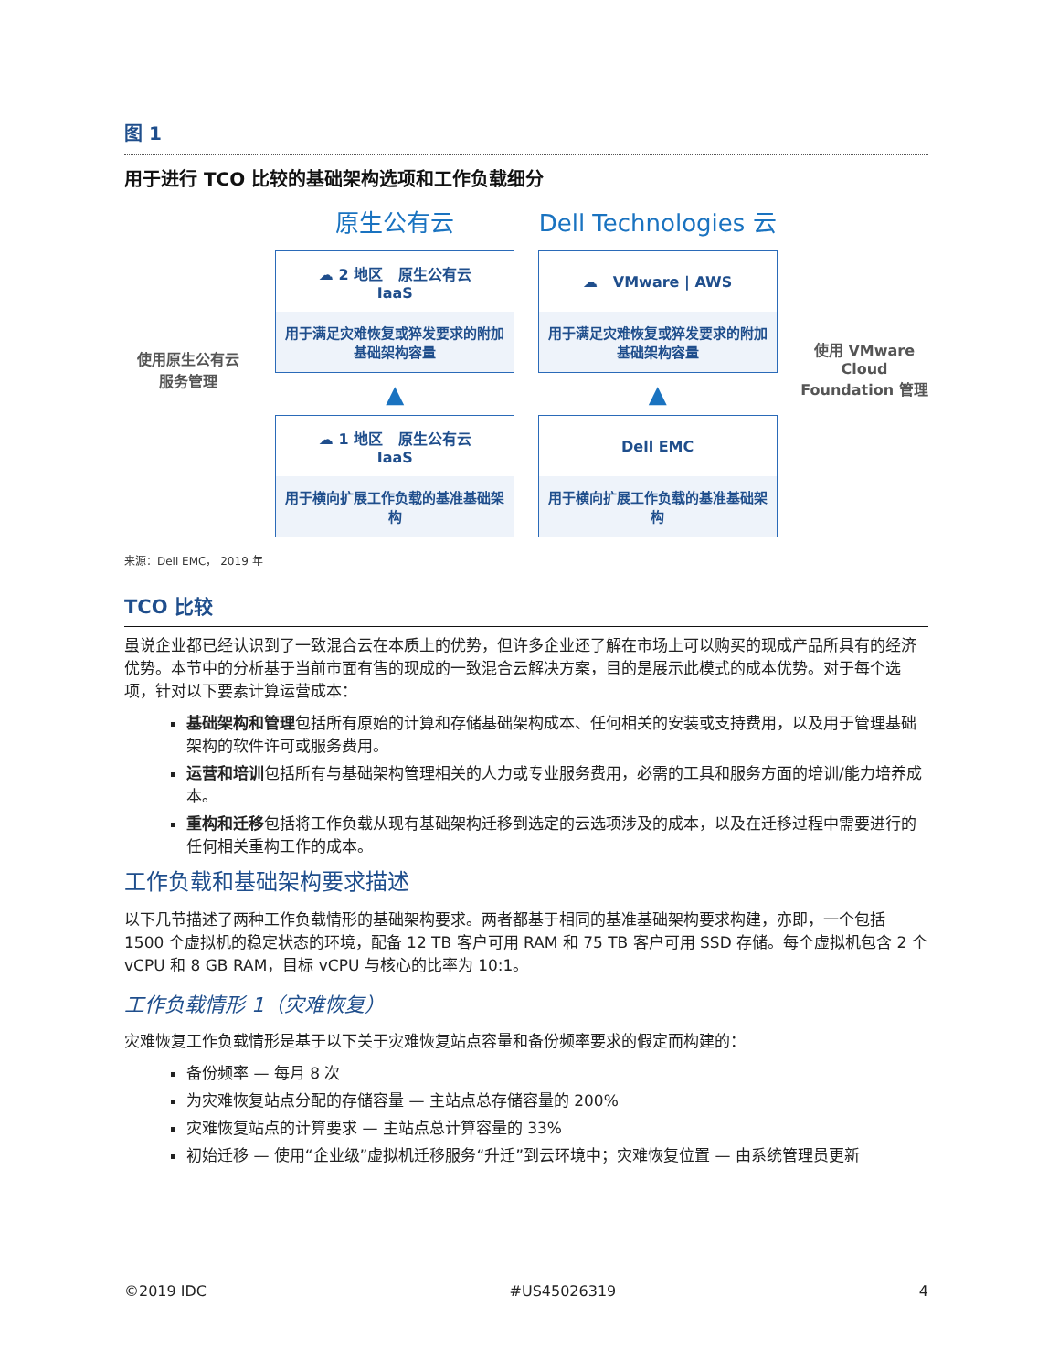图 1
用于进行 TCO 比较的基础架构选项和工作负载细分
使用原生公有云
服务管理
原生公有云
☁ 2 地区 原生公有云
IaaS
用于满足灾难恢复或猝发要求的附加基础架构容量
▲
☁ 1 地区 原生公有云
IaaS
用于横向扩展工作负载的基准基础架构
Dell Technologies 云
☁ VMware | AWS
用于满足灾难恢复或猝发要求的附加基础架构容量
▲
Dell EMC
用于横向扩展工作负载的基准基础架构
使用 VMware Cloud Foundation 管理
来源：Dell EMC， 2019 年
TCO 比较
虽说企业都已经认识到了一致混合云在本质上的优势，但许多企业还了解在市场上可以购买的现成产品所具有的经济优势。本节中的分析基于当前市面有售的现成的一致混合云解决方案，目的是展示此模式的成本优势。对于每个选项，针对以下要素计算运营成本：
基础架构和管理包括所有原始的计算和存储基础架构成本、任何相关的安装或支持费用，以及用于管理基础架构的软件许可或服务费用。
运营和培训包括所有与基础架构管理相关的人力或专业服务费用，必需的工具和服务方面的培训/能力培养成本。
重构和迁移包括将工作负载从现有基础架构迁移到选定的云选项涉及的成本，以及在迁移过程中需要进行的任何相关重构工作的成本。
工作负载和基础架构要求描述
以下几节描述了两种工作负载情形的基础架构要求。两者都基于相同的基准基础架构要求构建，亦即，一个包括 1500 个虚拟机的稳定状态的环境，配备 12 TB 客户可用 RAM 和 75 TB 客户可用 SSD 存储。每个虚拟机包含 2 个 vCPU 和 8 GB RAM，目标 vCPU 与核心的比率为 10:1。
工作负载情形 1（灾难恢复）
灾难恢复工作负载情形是基于以下关于灾难恢复站点容量和备份频率要求的假定而构建的：
备份频率 — 每月 8 次
为灾难恢复站点分配的存储容量 — 主站点总存储容量的 200%
灾难恢复站点的计算要求 — 主站点总计算容量的 33%
初始迁移 — 使用“企业级”虚拟机迁移服务“升迁”到云环境中；灾难恢复位置 — 由系统管理员更新
©2019 IDC #US45026319 4